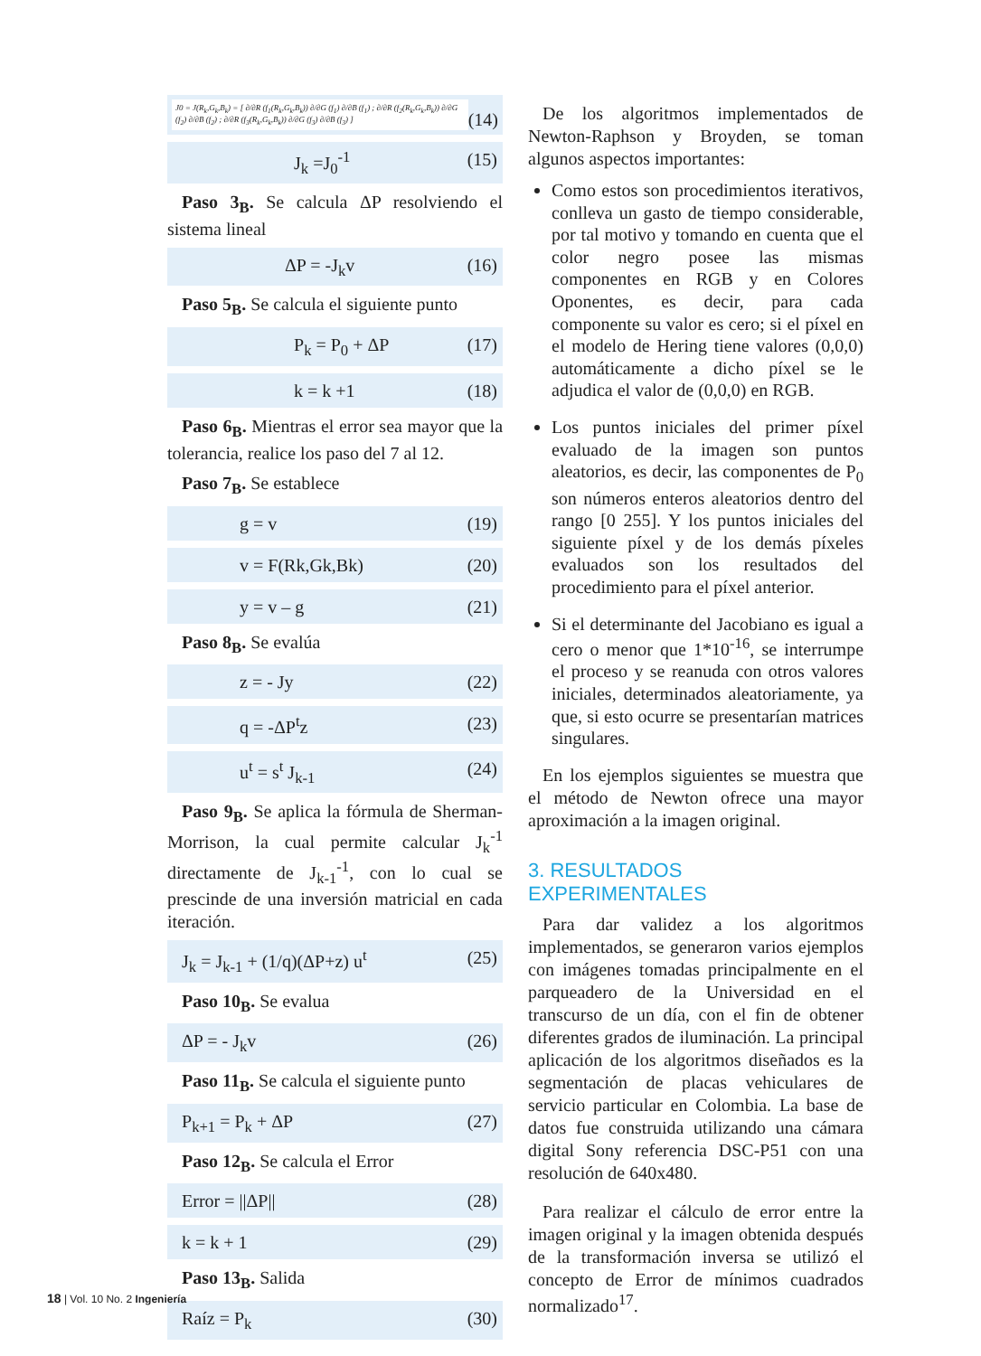J0 = J(R<sub>k</sub>,G<sub>k</sub>,B<sub>k</sub>) = [ ∂/∂R (f<sub>1</sub>(R<sub>k</sub>,G<sub>k</sub>,B<sub>k</sub>)) ∂/∂G (f<sub>1</sub>) ∂/∂B (f<sub>1</sub>) ; ∂/∂R (f<sub>2</sub>(R<sub>k</sub>,G<sub>k</sub>,B<sub>k</sub>)) ∂/∂G (f<sub>2</sub>) ∂/∂B (f<sub>2</sub>) ; ∂/∂R (f<sub>3</sub>(R<sub>k</sub>,G<sub>k</sub>,B<sub>k</sub>)) ∂/∂G (f<sub>3</sub>) ∂/∂B (f<sub>3</sub>) ]
(14)
J<sub>k</sub> =J<sub>0</sub><sup>-1</sup> (15)
Paso 3<sub>B</sub>. Se calcula ΔP resolviendo el sistema lineal
ΔP = -J<sub>k</sub>v (16)
Paso 5<sub>B</sub>. Se calcula el siguiente punto
P<sub>k</sub> = P<sub>0</sub> + ΔP (17)
k = k +1 (18)
Paso 6<sub>B</sub>. Mientras el error sea mayor que la tolerancia, realice los paso del 7 al 12.
Paso 7<sub>B</sub>. Se establece
g = v (19)
v = F(Rk,Gk,Bk) (20)
y = v – g (21)
Paso 8<sub>B</sub>. Se evalúa
z = - Jy (22)
q = -ΔP<sup>t</sup>z (23)
u<sup>t</sup> = s<sup>t</sup> J<sub>k-1</sub> (24)
Paso 9<sub>B</sub>. Se aplica la fórmula de Sherman-Morrison, la cual permite calcular J<sub>k</sub><sup>-1</sup> directamente de J<sub>k-1</sub><sup>-1</sup>, con lo cual se prescinde de una inversión matricial en cada iteración.
J<sub>k</sub> = J<sub>k-1</sub> + (1/q)(ΔP+z) u<sup>t</sup> (25)
Paso 10<sub>B</sub>. Se evalua
ΔP = - J<sub>k</sub>v (26)
Paso 11<sub>B</sub>. Se calcula el siguiente punto
P<sub>k+1</sub> = P<sub>k</sub> + ΔP (27)
Paso 12<sub>B</sub>. Se calcula el Error
Error = ||ΔP|| (28)
k = k + 1 (29)
Paso 13<sub>B</sub>. Salida
Raíz = P<sub>k</sub> (30)
De los algoritmos implementados de Newton-Raphson y Broyden, se toman algunos aspectos importantes:
Como estos son procedimientos iterativos, conlleva un gasto de tiempo considerable, por tal motivo y tomando en cuenta que el color negro posee las mismas componentes en RGB y en Colores Oponentes, es decir, para cada componente su valor es cero; si el píxel en el modelo de Hering tiene valores (0,0,0) automáticamente a dicho píxel se le adjudica el valor de (0,0,0) en RGB.
Los puntos iniciales del primer píxel evaluado de la imagen son puntos aleatorios, es decir, las componentes de P<sub>0</sub> son números enteros aleatorios dentro del rango [0 255]. Y los puntos iniciales del siguiente píxel y de los demás píxeles evaluados son los resultados del procedimiento para el píxel anterior.
Si el determinante del Jacobiano es igual a cero o menor que 1*10<sup>-16</sup>, se interrumpe el proceso y se reanuda con otros valores iniciales, determinados aleatoriamente, ya que, si esto ocurre se presentarían matrices singulares.
En los ejemplos siguientes se muestra que el método de Newton ofrece una mayor aproximación a la imagen original.
3. RESULTADOS EXPERIMENTALES
Para dar validez a los algoritmos implementados, se generaron varios ejemplos con imágenes tomadas principalmente en el parqueadero de la Universidad en el transcurso de un día, con el fin de obtener diferentes grados de iluminación. La principal aplicación de los algoritmos diseñados es la segmentación de placas vehiculares de servicio particular en Colombia. La base de datos fue construida utilizando una cámara digital Sony referencia DSC-P51 con una resolución de 640x480.
Para realizar el cálculo de error entre la imagen original y la imagen obtenida después de la transformación inversa se utilizó el concepto de Error de mínimos cuadrados normalizado<sup>17</sup>.
18 | Vol. 10 No. 2 Ingeniería